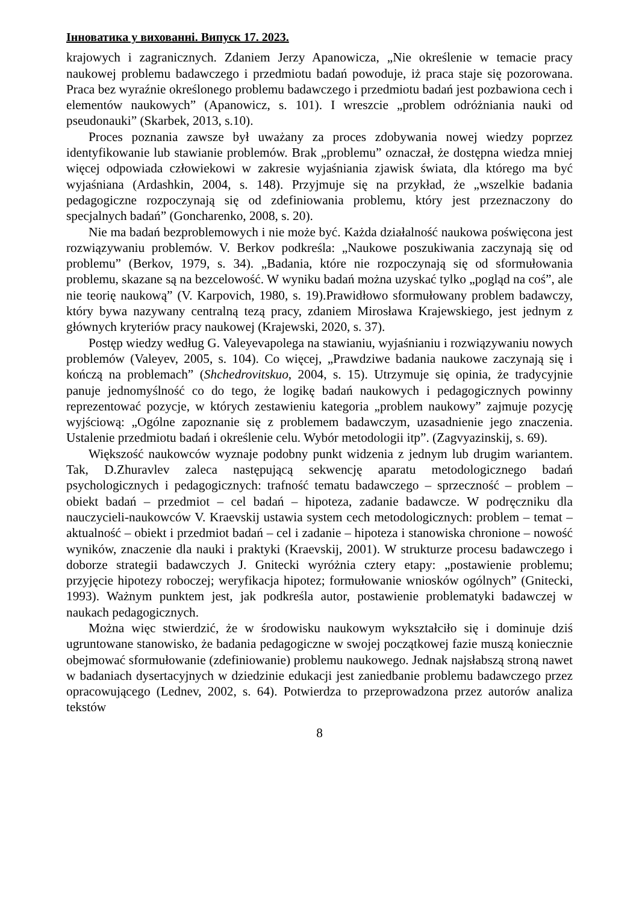Інноватика у вихованні. Випуск 17. 2023.
krajowych i zagranicznych. Zdaniem Jerzy Apanowicza, „Nie określenie w temacie pracy naukowej problemu badawczego i przedmiotu badań powoduje, iż praca staje się pozorowana. Praca bez wyraźnie określonego problemu badawczego i przedmiotu badań jest pozbawiona cech i elementów naukowych” (Apanowicz, s. 101). I wreszcie „problem odróżniania nauki od pseudonauki” (Skarbek, 2013, s.10).
Proces poznania zawsze był uważany za proces zdobywania nowej wiedzy poprzez identyfikowanie lub stawianie problemów. Brak „problemu” oznaczał, że dostępna wiedza mniej więcej odpowiada człowiekowi w zakresie wyjaśniania zjawisk świata, dla którego ma być wyjaśniana (Ardashkin, 2004, s. 148). Przyjmuje się na przykład, że „wszelkie badania pedagogiczne rozpoczynają się od zdefiniowania problemu, który jest przeznaczony do specjalnych badań” (Goncharenko, 2008, s. 20).
Nie ma badań bezproblemowych i nie może być. Każda działalność naukowa poświęcona jest rozwiązywaniu problemów. V. Berkov podkreśla: „Naukowe poszukiwania zaczynają się od problemu” (Berkov, 1979, s. 34). „Badania, które nie rozpoczynają się od sformułowania problemu, skazane są na bezcelowość. W wyniku badań można uzyskać tylko „pogląd na coś”, ale nie teorię naukową” (V. Karpovich, 1980, s. 19).Prawidłowo sformułowany problem badawczy, który bywa nazywany centralną tezą pracy, zdaniem Mirosława Krajewskiego, jest jednym z głównych kryteriów pracy naukowej (Krajewski, 2020, s. 37).
Postęp wiedzy według G. Valeyevapolega na stawianiu, wyjaśnianiu i rozwiązywaniu nowych problemów (Valeyev, 2005, s. 104). Co więcej, „Prawdziwe badania naukowe zaczynają się i kończą na problemach” (Shchedrovitskuo, 2004, s. 15). Utrzymuje się opinia, że tradycyjnie panuje jednomyślność co do tego, że logikę badań naukowych i pedagogicznych powinny reprezentować pozycje, w których zestawieniu kategoria „problem naukowy” zajmuje pozycję wyjściową: „Ogólne zapoznanie się z problemem badawczym, uzasadnienie jego znaczenia. Ustalenie przedmiotu badań i określenie celu. Wybór metodologii itp”. (Zagvyazinskij, s. 69).
Większość naukowców wyznaje podobny punkt widzenia z jednym lub drugim wariantem. Tak, D.Zhuravlev zaleca następującą sekwencję aparatu metodologicznego badań psychologicznych i pedagogicznych: trafność tematu badawczego – sprzeczność – problem – obiekt badań – przedmiot – cel badań – hipoteza, zadanie badawcze. W podręczniku dla nauczycieli-naukowców V. Kraevskij ustawia system cech metodologicznych: problem – temat – aktualność – obiekt i przedmiot badań – cel i zadanie – hipoteza i stanowiska chronione – nowość wyników, znaczenie dla nauki i praktyki (Kraevskij, 2001). W strukturze procesu badawczego i doborze strategii badawczych J. Gnitecki wyróżnia cztery etapy: „postawienie problemu; przyjęcie hipotezy roboczej; weryfikacja hipotez; formułowanie wniosków ogólnych” (Gnitecki, 1993). Ważnym punktem jest, jak podkreśla autor, postawienie problematyki badawczej w naukach pedagogicznych.
Można więc stwierdzić, że w środowisku naukowym wykształciło się i dominuje dziś ugruntowane stanowisko, że badania pedagogiczne w swojej początkowej fazie muszą koniecznie obejmować sformułowanie (zdefiniowanie) problemu naukowego. Jednak najsłabszą stroną nawet w badaniach dysertacyjnych w dziedzinie edukacji jest zaniedbanie problemu badawczego przez opracowującego (Lednev, 2002, s. 64). Potwierdza to przeprowadzona przez autorów analiza tekstów
8